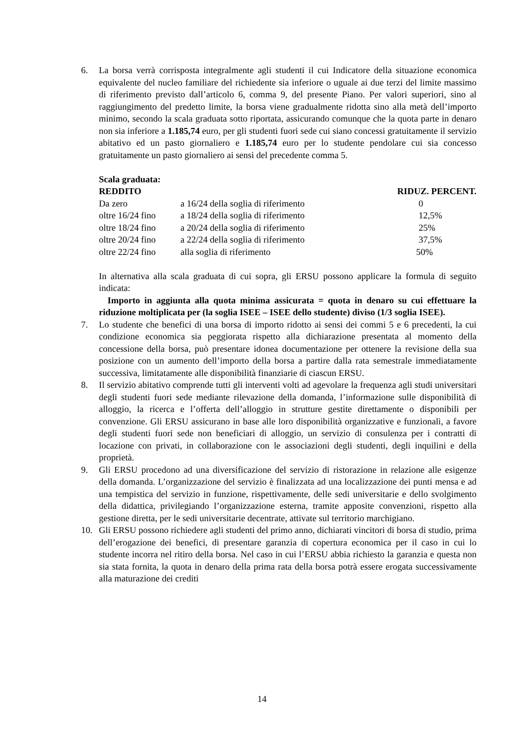6. La borsa verrà corrisposta integralmente agli studenti il cui Indicatore della situazione economica equivalente del nucleo familiare del richiedente sia inferiore o uguale ai due terzi del limite massimo di riferimento previsto dall’articolo 6, comma 9, del presente Piano. Per valori superiori, sino al raggiungimento del predetto limite, la borsa viene gradualmente ridotta sino alla metà dell’importo minimo, secondo la scala graduata sotto riportata, assicurando comunque che la quota parte in denaro non sia inferiore a 1.185,74 euro, per gli studenti fuori sede cui siano concessi gratuitamente il servizio abitativo ed un pasto giornaliero e 1.185,74 euro per lo studente pendolare cui sia concesso gratuitamente un pasto giornaliero ai sensi del precedente comma 5.
Scala graduata:
| REDDITO | | RIDUZ. PERCENT. |
| --- | --- | --- |
| Da zero | a 16/24 della soglia di riferimento | 0 |
| oltre 16/24 fino | a 18/24 della soglia di riferimento | 12,5% |
| oltre 18/24 fino | a 20/24 della soglia di riferimento | 25% |
| oltre 20/24 fino | a 22/24 della soglia di riferimento | 37,5% |
| oltre 22/24 fino | alla soglia di riferimento | 50% |
In alternativa alla scala graduata di cui sopra, gli ERSU possono applicare la formula di seguito indicata:
Importo in aggiunta alla quota minima assicurata = quota in denaro su cui effettuare la riduzione moltiplicata per (la soglia ISEE – ISEE dello studente) diviso (1/3 soglia ISEE).
7. Lo studente che benefici di una borsa di importo ridotto ai sensi dei commi 5 e 6 precedenti, la cui condizione economica sia peggiorata rispetto alla dichiarazione presentata al momento della concessione della borsa, può presentare idonea documentazione per ottenere la revisione della sua posizione con un aumento dell’importo della borsa a partire dalla rata semestrale immediatamente successiva, limitatamente alle disponibilità finanziarie di ciascun ERSU.
8. Il servizio abitativo comprende tutti gli interventi volti ad agevolare la frequenza agli studi universitari degli studenti fuori sede mediante rilevazione della domanda, l’informazione sulle disponibilità di alloggio, la ricerca e l’offerta dell’alloggio in strutture gestite direttamente o disponibili per convenzione. Gli ERSU assicurano in base alle loro disponibilità organizzative e funzionali, a favore degli studenti fuori sede non beneficiari di alloggio, un servizio di consulenza per i contratti di locazione con privati, in collaborazione con le associazioni degli studenti, degli inquilini e della proprietà.
9. Gli ERSU procedono ad una diversificazione del servizio di ristorazione in relazione alle esigenze della domanda. L’organizzazione del servizio è finalizzata ad una localizzazione dei punti mensa e ad una tempistica del servizio in funzione, rispettivamente, delle sedi universitarie e dello svolgimento della didattica, privilegiando l’organizzazione esterna, tramite apposite convenzioni, rispetto alla gestione diretta, per le sedi universitarie decentrate, attivate sul territorio marchigiano.
10. Gli ERSU possono richiedere agli studenti del primo anno, dichiarati vincitori di borsa di studio, prima dell’erogazione dei benefici, di presentare garanzia di copertura economica per il caso in cui lo studente incorra nel ritiro della borsa. Nel caso in cui l’ERSU abbia richiesto la garanzia e questa non sia stata fornita, la quota in denaro della prima rata della borsa potrà essere erogata successivamente alla maturazione dei crediti
14